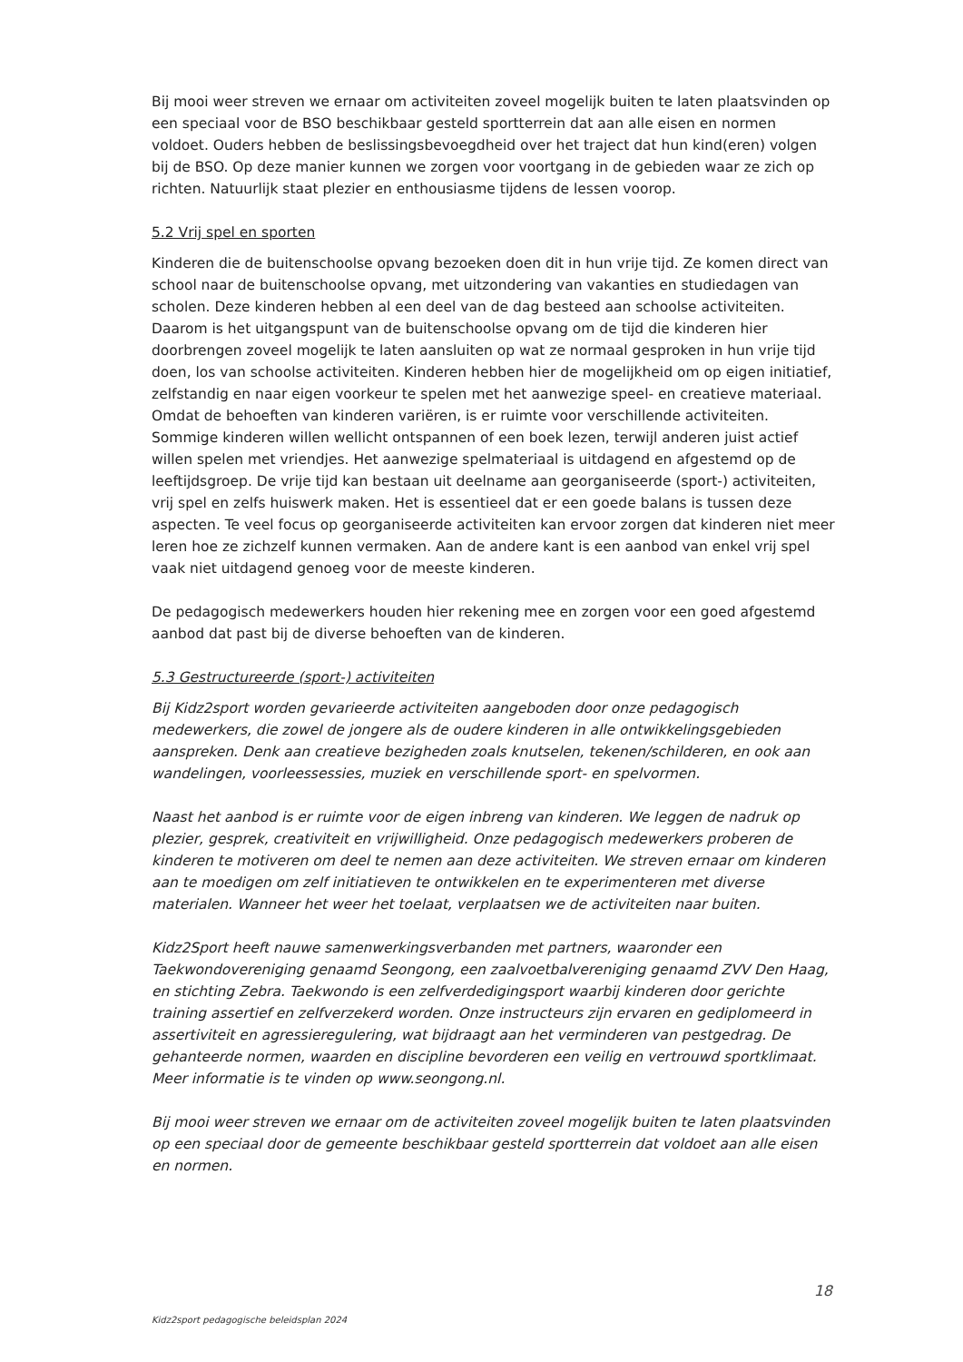Bij mooi weer streven we ernaar om activiteiten zoveel mogelijk buiten te laten plaatsvinden op een speciaal voor de BSO beschikbaar gesteld sportterrein dat aan alle eisen en normen voldoet. Ouders hebben de beslissingsbevoegdheid over het traject dat hun kind(eren) volgen bij de BSO. Op deze manier kunnen we zorgen voor voortgang in de gebieden waar ze zich op richten. Natuurlijk staat plezier en enthousiasme tijdens de lessen voorop.
5.2 Vrij spel en sporten
Kinderen die de buitenschoolse opvang bezoeken doen dit in hun vrije tijd. Ze komen direct van school naar de buitenschoolse opvang, met uitzondering van vakanties en studiedagen van scholen. Deze kinderen hebben al een deel van de dag besteed aan schoolse activiteiten. Daarom is het uitgangspunt van de buitenschoolse opvang om de tijd die kinderen hier doorbrengen zoveel mogelijk te laten aansluiten op wat ze normaal gesproken in hun vrije tijd doen, los van schoolse activiteiten. Kinderen hebben hier de mogelijkheid om op eigen initiatief, zelfstandig en naar eigen voorkeur te spelen met het aanwezige speel- en creatieve materiaal. Omdat de behoeften van kinderen variëren, is er ruimte voor verschillende activiteiten. Sommige kinderen willen wellicht ontspannen of een boek lezen, terwijl anderen juist actief willen spelen met vriendjes. Het aanwezige spelmateriaal is uitdagend en afgestemd op de leeftijdsgroep. De vrije tijd kan bestaan uit deelname aan georganiseerde (sport-) activiteiten, vrij spel en zelfs huiswerk maken. Het is essentieel dat er een goede balans is tussen deze aspecten. Te veel focus op georganiseerde activiteiten kan ervoor zorgen dat kinderen niet meer leren hoe ze zichzelf kunnen vermaken. Aan de andere kant is een aanbod van enkel vrij spel vaak niet uitdagend genoeg voor de meeste kinderen.
De pedagogisch medewerkers houden hier rekening mee en zorgen voor een goed afgestemd aanbod dat past bij de diverse behoeften van de kinderen.
5.3 Gestructureerde (sport-) activiteiten
Bij Kidz2sport worden gevarieerde activiteiten aangeboden door onze pedagogisch medewerkers, die zowel de jongere als de oudere kinderen in alle ontwikkelingsgebieden aanspreken. Denk aan creatieve bezigheden zoals knutselen, tekenen/schilderen, en ook aan wandelingen, voorleessessies, muziek en verschillende sport- en spelvormen.
Naast het aanbod is er ruimte voor de eigen inbreng van kinderen. We leggen de nadruk op plezier, gesprek, creativiteit en vrijwilligheid. Onze pedagogisch medewerkers proberen de kinderen te motiveren om deel te nemen aan deze activiteiten. We streven ernaar om kinderen aan te moedigen om zelf initiatieven te ontwikkelen en te experimenteren met diverse materialen. Wanneer het weer het toelaat, verplaatsen we de activiteiten naar buiten.
Kidz2Sport heeft nauwe samenwerkingsverbanden met partners, waaronder een Taekwondovereniging genaamd Seongong, een zaalvoetbalvereniging genaamd ZVV Den Haag, en stichting Zebra. Taekwondo is een zelfverdedigingsport waarbij kinderen door gerichte training assertief en zelfverzekerd worden. Onze instructeurs zijn ervaren en gediplomeerd in assertiviteit en agressieregulering, wat bijdraagt aan het verminderen van pestgedrag. De gehanteerde normen, waarden en discipline bevorderen een veilig en vertrouwd sportklimaat. Meer informatie is te vinden op www.seongong.nl.
Bij mooi weer streven we ernaar om de activiteiten zoveel mogelijk buiten te laten plaatsvinden op een speciaal door de gemeente beschikbaar gesteld sportterrein dat voldoet aan alle eisen en normen.
18
Kidz2sport pedagogische beleidsplan 2024